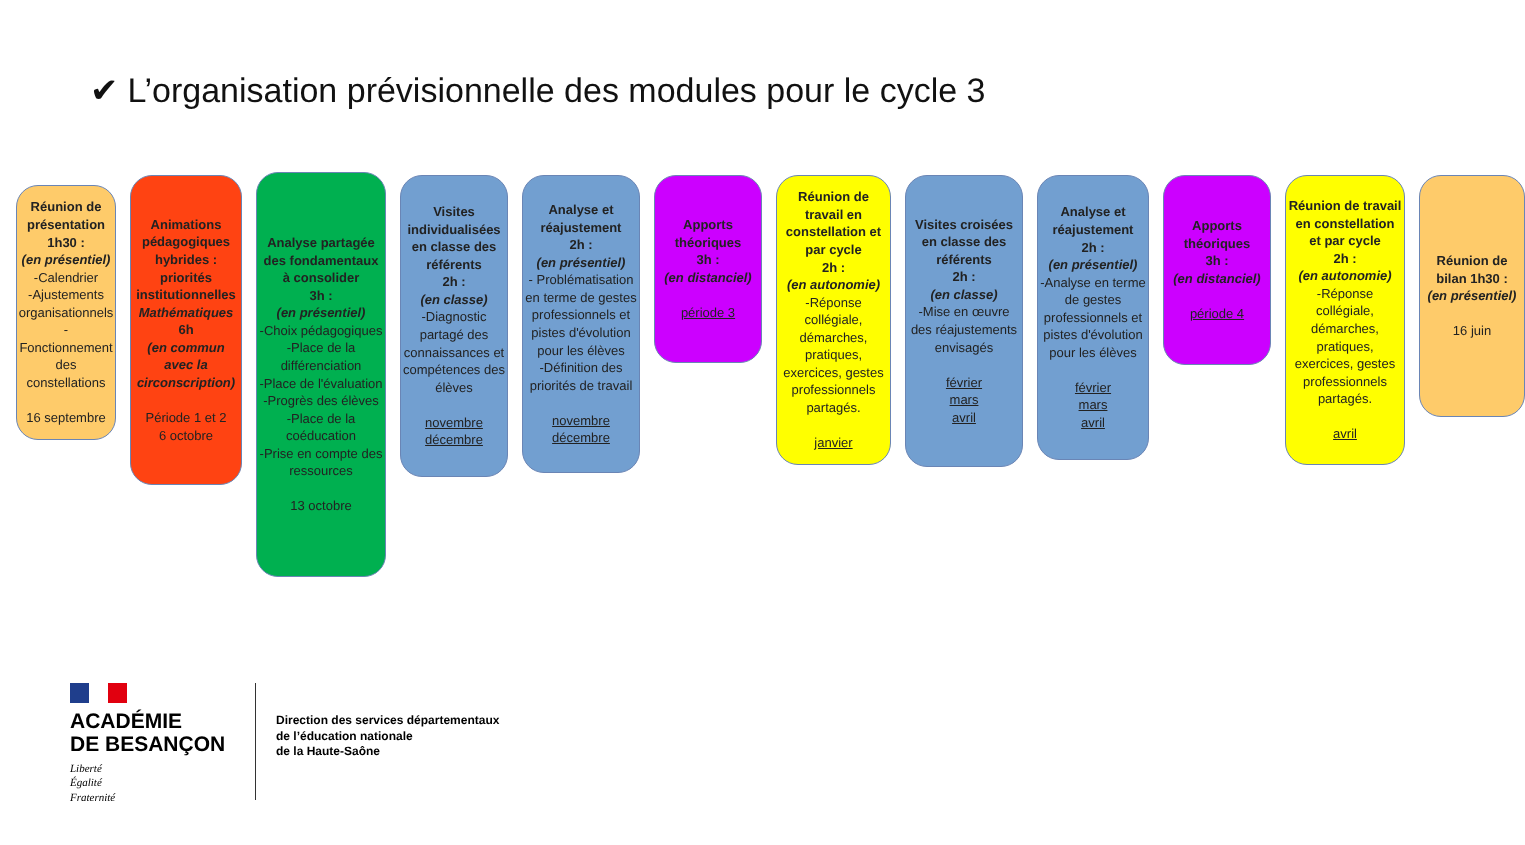✔ L’organisation prévisionnelle des modules pour le cycle 3
Réunion de présentation 1h30 :
(en présentiel)
-Calendrier
-Ajustements organisationnels
-Fonctionnement des constellations
16 septembre
Animations pédagogiques hybrides : priorités institutionnelles
Mathématiques
6h
(en commun avec la circonscription)
Période 1 et 2
6 octobre
Analyse partagée des fondamentaux à consolider
3h :
(en présentiel)
-Choix pédagogiques
-Place de la différenciation
-Place de l'évaluation
-Progrès des élèves
-Place de la coéducation
-Prise en compte des ressources
13 octobre
Visites individualisées en classe des référents
2h :
(en classe)
-Diagnostic partagé des connaissances et compétences des élèves
novembre
décembre
Analyse et réajustement
2h :
(en présentiel)
- Problématisation en terme de gestes professionnels et pistes d'évolution pour les élèves
-Définition des priorités de travail
novembre
décembre
Apports théoriques
3h :
(en distanciel)
période 3
Réunion de travail en constellation et par cycle
2h :
(en autonomie)
-Réponse collégiale, démarches, pratiques, exercices, gestes professionnels partagés.
janvier
Visites croisées en classe des référents
2h :
(en classe)
-Mise en œuvre des réajustements envisagés
février
mars
avril
Analyse et réajustement
2h :
(en présentiel)
-Analyse en terme de gestes professionnels et pistes d'évolution pour les élèves
février
mars
avril
Apports théoriques
3h :
(en distanciel)
période 4
Réunion de travail en constellation et par cycle
2h :
(en autonomie)
-Réponse collégiale, démarches, pratiques, exercices, gestes professionnels partagés.
avril
Réunion de bilan 1h30 :
(en présentiel)
16 juin
ACADÉMIE
DE BESANÇON
Liberté
Égalité
Fraternité
Direction des services départementaux
de l’éducation nationale
de la Haute-Saône